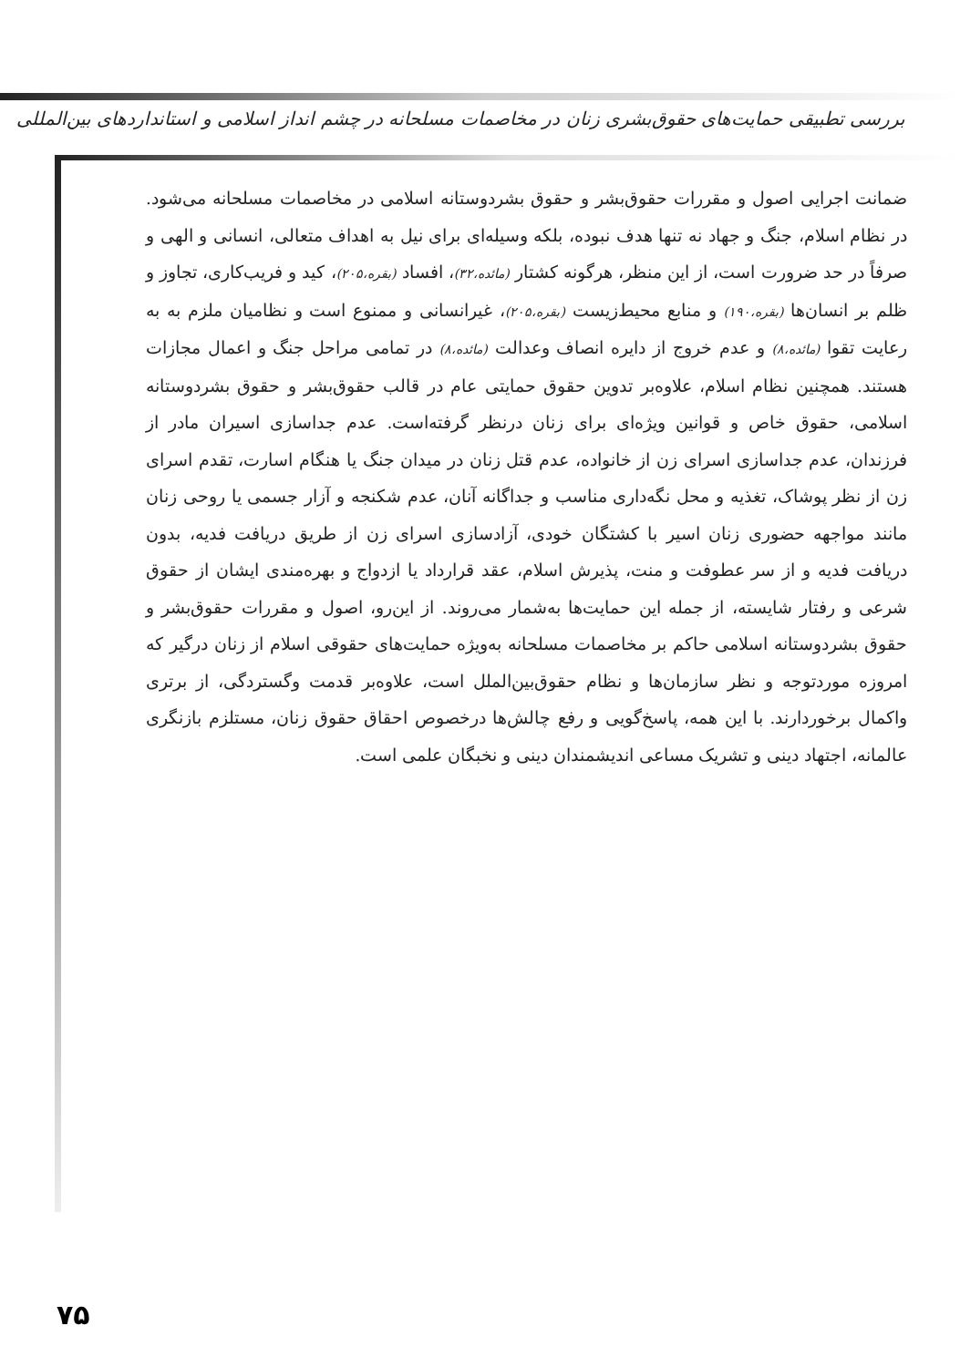بررسی تطبیقی حمایت‌های حقوق‌بشری زنان در مخاصمات مسلحانه در چشم انداز اسلامی و استانداردهای بین‌المللی
ضمانت اجرایی اصول و مقررات حقوق‌بشر و حقوق بشردوستانه اسلامی در مخاصمات مسلحانه می‌شود. در نظام اسلام، جنگ و جهاد نه تنها هدف نبوده، بلکه وسیله‌ای برای نیل به اهداف متعالی، انسانی و الهی و صرفاً در حد ضرورت است، از این منظر، هرگونه کشتار (مائده،۳۲)، افساد (بقره،۲۰۵)، کید و فریب‌کاری، تجاوز و ظلم بر انسان‌ها (بقره،۱۹۰) و منابع محیط‌زیست (بقره،۲۰۵)، غیرانسانی و ممنوع است و نظامیان ملزم به به رعایت تقوا (مائده،۸) و عدم خروج از دایره انصاف وعدالت (مائده،۸) در تمامی مراحل جنگ و اعمال مجازات هستند. همچنین نظام اسلام، علاوه‌بر تدوین حقوق حمایتی عام در قالب حقوق‌بشر و حقوق بشردوستانه اسلامی، حقوق خاص و قوانین ویژه‌ای برای زنان درنظر گرفته‌است. عدم جداسازی اسیران مادر از فرزندان، عدم جداسازی اسرای زن از خانواده، عدم قتل زنان در میدان جنگ یا هنگام اسارت، تقدم اسرای زن از نظر پوشاک، تغذیه و محل نگه‌داری مناسب و جداگانه آنان، عدم شکنجه و آزار جسمی یا روحی زنان مانند مواجهه حضوری زنان اسیر با کشتگان خودی، آزادسازی اسرای زن از طریق دریافت فدیه، بدون دریافت فدیه و از سر عطوفت و منت، پذیرش اسلام، عقد قرارداد یا ازدواج و بهره‌مندی ایشان از حقوق شرعی و رفتار شایسته، از جمله این حمایت‌ها به‌شمار می‌روند. از این‌رو، اصول و مقررات حقوق‌بشر و حقوق بشردوستانه اسلامی حاکم بر مخاصمات مسلحانه به‌ویژه حمایت‌های حقوقی اسلام از زنان درگیر که امروزه موردتوجه و نظر سازمان‌ها و نظام حقوق‌بین‌الملل است، علاوه‌بر قدمت وگستردگی، از برتری واکمال برخوردارند. با این همه، پاسخ‌گویی و رفع چالش‌ها درخصوص احقاق حقوق زنان، مستلزم بازنگری عالمانه، اجتهاد دینی و تشریک مساعی اندیشمندان دینی و نخبگان علمی است.
۷۵